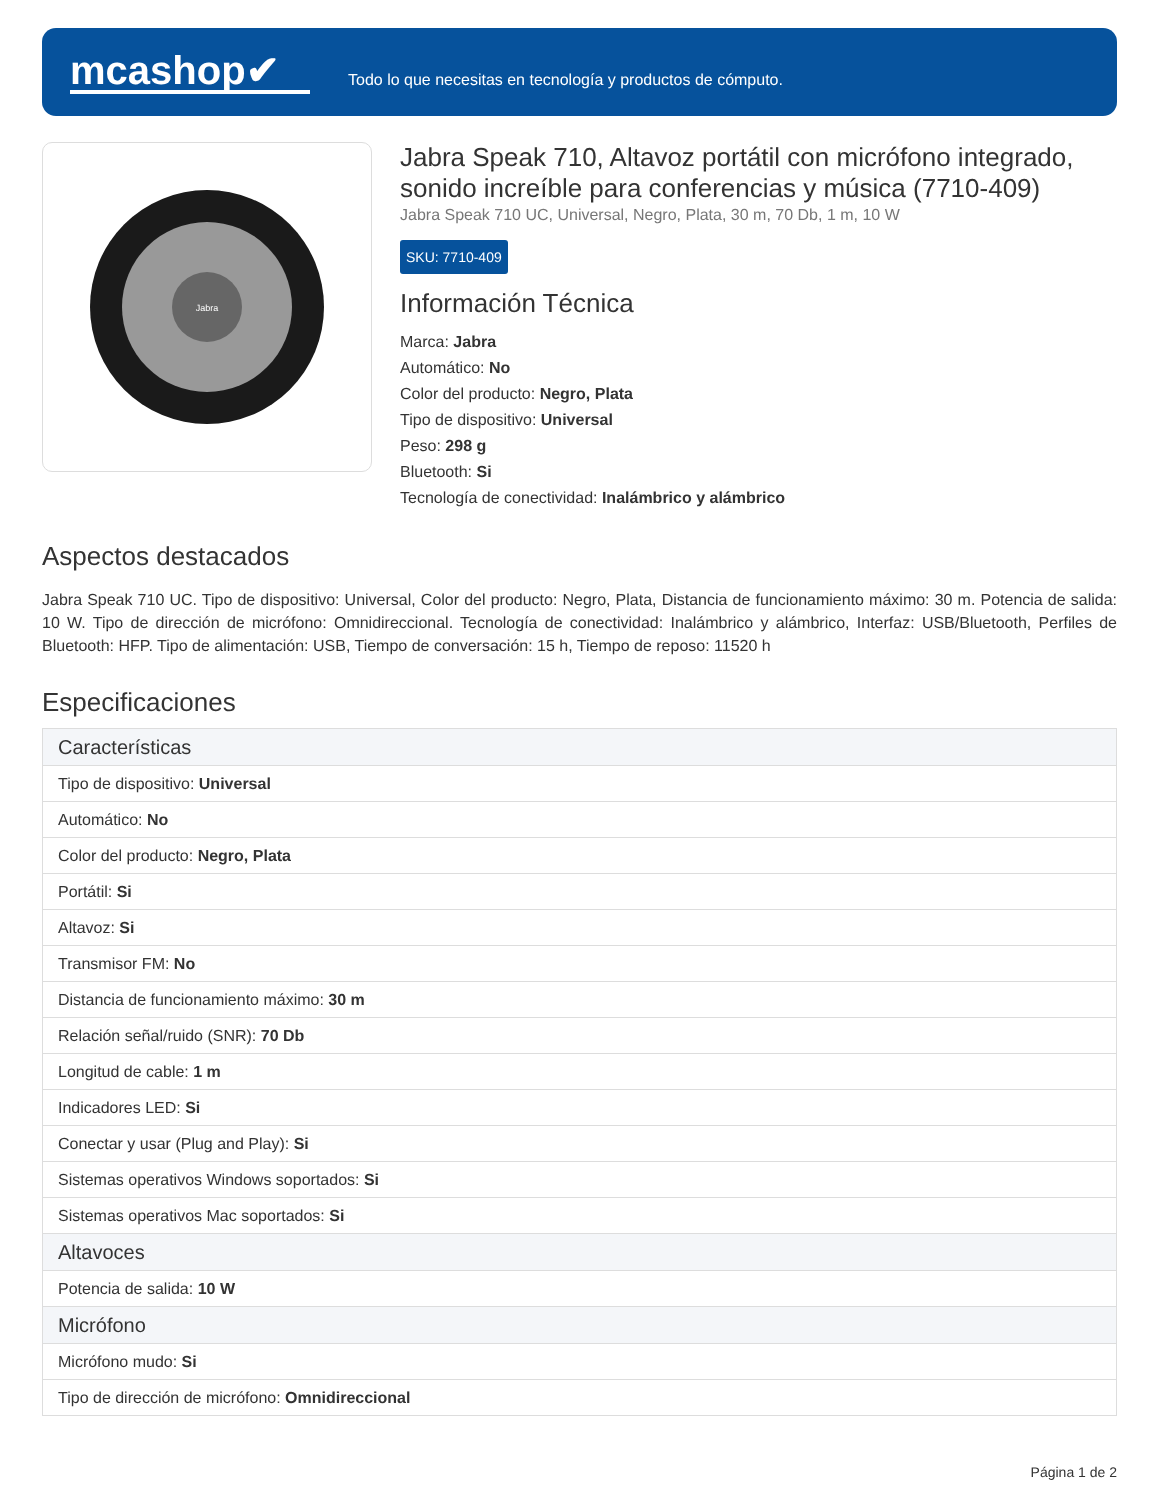mcashop✔
Todo lo que necesitas en tecnología y productos de cómputo.
Jabra
Jabra Speak 710, Altavoz portátil con micrófono integrado, sonido increíble para conferencias y música (7710-409)
Jabra Speak 710 UC, Universal, Negro, Plata, 30 m, 70 Db, 1 m, 10 W
SKU: 7710-409
Información Técnica
Marca: Jabra
Automático: No
Color del producto: Negro, Plata
Tipo de dispositivo: Universal
Peso: 298 g
Bluetooth: Si
Tecnología de conectividad: Inalámbrico y alámbrico
Aspectos destacados
Jabra Speak 710 UC. Tipo de dispositivo: Universal, Color del producto: Negro, Plata, Distancia de funcionamiento máximo: 30 m. Potencia de salida: 10 W. Tipo de dirección de micrófono: Omnidireccional. Tecnología de conectividad: Inalámbrico y alámbrico, Interfaz: USB/Bluetooth, Perfiles de Bluetooth: HFP. Tipo de alimentación: USB, Tiempo de conversación: 15 h, Tiempo de reposo: 11520 h
Especificaciones
| Características |
| --- |
| Tipo de dispositivo: Universal |
| Automático: No |
| Color del producto: Negro, Plata |
| Portátil: Si |
| Altavoz: Si |
| Transmisor FM: No |
| Distancia de funcionamiento máximo: 30 m |
| Relación señal/ruido (SNR): 70 Db |
| Longitud de cable: 1 m |
| Indicadores LED: Si |
| Conectar y usar (Plug and Play): Si |
| Sistemas operativos Windows soportados: Si |
| Sistemas operativos Mac soportados: Si |
| Altavoces |
| Potencia de salida: 10 W |
| Micrófono |
| Micrófono mudo: Si |
| Tipo de dirección de micrófono: Omnidireccional |
Página 1 de 2